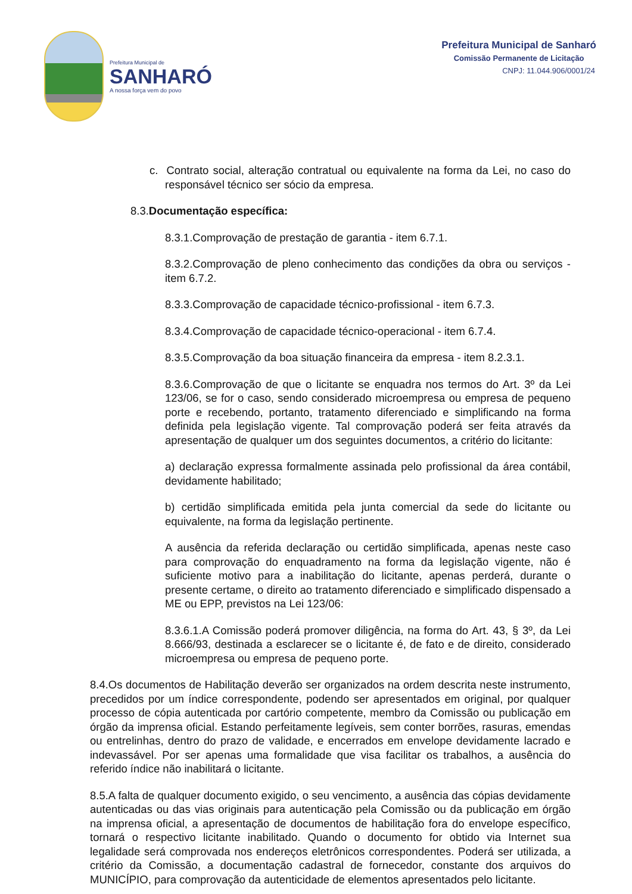Prefeitura Municipal de
SANHARÓ
A nossa força vem do povo
Prefeitura Municipal de Sanharó
Comissão Permanente de Licitação
CNPJ: 11.044.906/0001/24
c. Contrato social, alteração contratual ou equivalente na forma da Lei, no caso do responsável técnico ser sócio da empresa.
8.3.Documentação específica:
8.3.1.Comprovação de prestação de garantia - item 6.7.1.
8.3.2.Comprovação de pleno conhecimento das condições da obra ou serviços - item 6.7.2.
8.3.3.Comprovação de capacidade técnico-profissional - item 6.7.3.
8.3.4.Comprovação de capacidade técnico-operacional - item 6.7.4.
8.3.5.Comprovação da boa situação financeira da empresa - item 8.2.3.1.
8.3.6.Comprovação de que o licitante se enquadra nos termos do Art. 3º da Lei 123/06, se for o caso, sendo considerado microempresa ou empresa de pequeno porte e recebendo, portanto, tratamento diferenciado e simplificando na forma definida pela legislação vigente. Tal comprovação poderá ser feita através da apresentação de qualquer um dos seguintes documentos, a critério do licitante:
a) declaração expressa formalmente assinada pelo profissional da área contábil, devidamente habilitado;
b) certidão simplificada emitida pela junta comercial da sede do licitante ou equivalente, na forma da legislação pertinente.
A ausência da referida declaração ou certidão simplificada, apenas neste caso para comprovação do enquadramento na forma da legislação vigente, não é suficiente motivo para a inabilitação do licitante, apenas perderá, durante o presente certame, o direito ao tratamento diferenciado e simplificado dispensado a ME ou EPP, previstos na Lei 123/06:
8.3.6.1.A Comissão poderá promover diligência, na forma do Art. 43, § 3º, da Lei 8.666/93, destinada a esclarecer se o licitante é, de fato e de direito, considerado microempresa ou empresa de pequeno porte.
8.4.Os documentos de Habilitação deverão ser organizados na ordem descrita neste instrumento, precedidos por um índice correspondente, podendo ser apresentados em original, por qualquer processo de cópia autenticada por cartório competente, membro da Comissão ou publicação em órgão da imprensa oficial. Estando perfeitamente legíveis, sem conter borrões, rasuras, emendas ou entrelinhas, dentro do prazo de validade, e encerrados em envelope devidamente lacrado e indevassável. Por ser apenas uma formalidade que visa facilitar os trabalhos, a ausência do referido índice não inabilitará o licitante.
8.5.A falta de qualquer documento exigido, o seu vencimento, a ausência das cópias devidamente autenticadas ou das vias originais para autenticação pela Comissão ou da publicação em órgão na imprensa oficial, a apresentação de documentos de habilitação fora do envelope específico, tornará o respectivo licitante inabilitado. Quando o documento for obtido via Internet sua legalidade será comprovada nos endereços eletrônicos correspondentes. Poderá ser utilizada, a critério da Comissão, a documentação cadastral de fornecedor, constante dos arquivos do MUNICÍPIO, para comprovação da autenticidade de elementos apresentados pelo licitante.